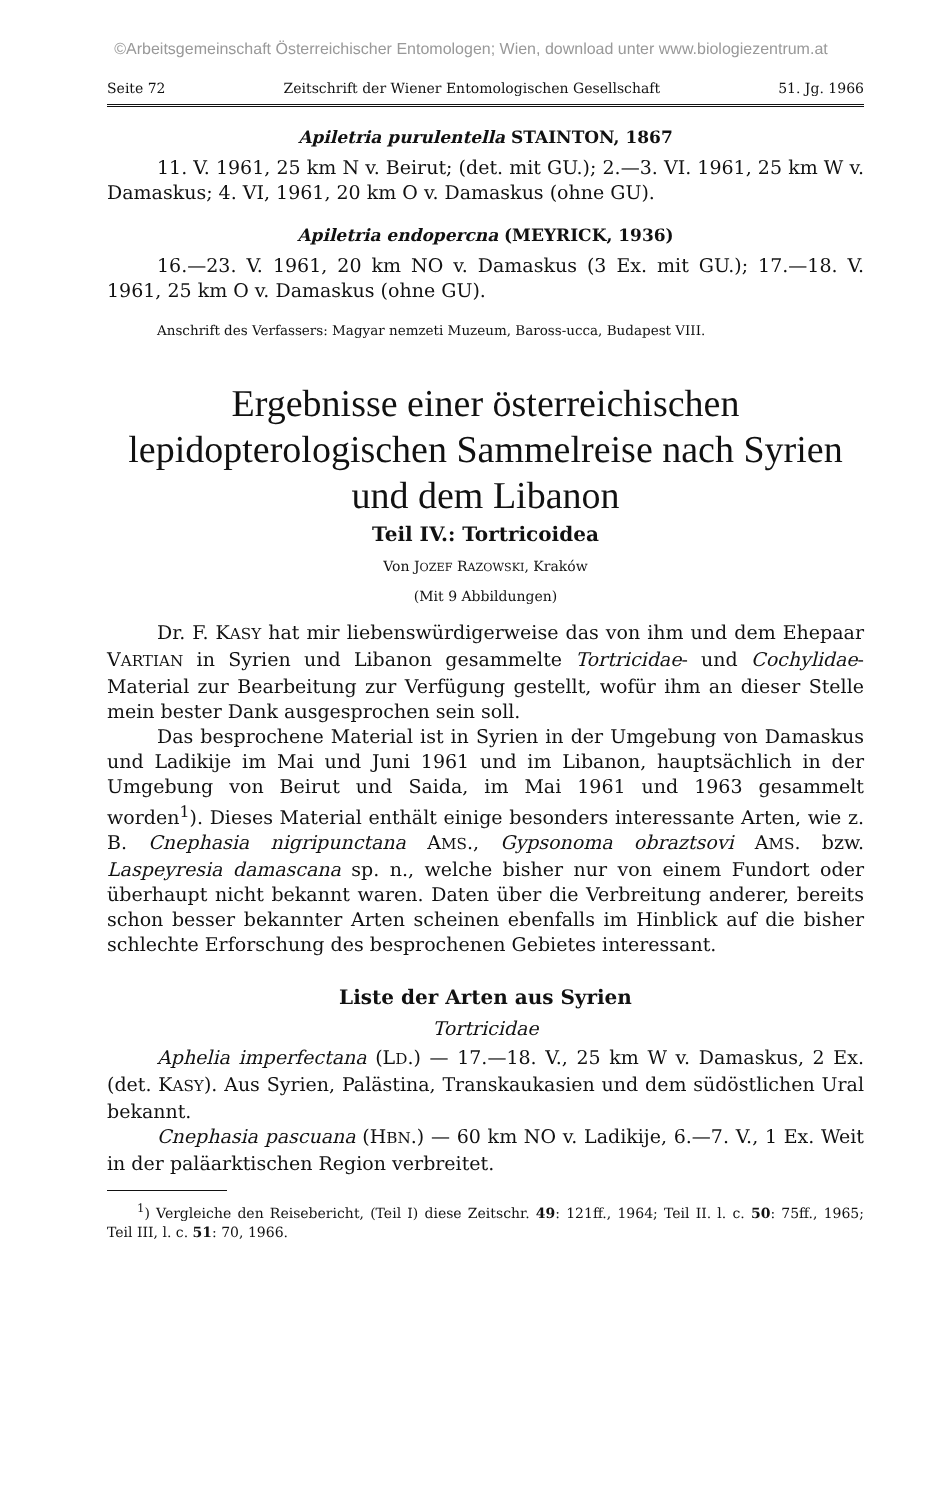©Arbeitsgemeinschaft Österreichischer Entomologen; Wien, download unter www.biologiezentrum.at
Seite 72 Zeitschrift der Wiener Entomologischen Gesellschaft 51. Jg. 1966
Apiletria purulentella STAINTON, 1867
11. V. 1961, 25 km N v. Beirut; (det. mit GU.); 2.—3. VI. 1961, 25 km W v. Damaskus; 4. VI, 1961, 20 km O v. Damaskus (ohne GU).
Apiletria endopercna (MEYRICK, 1936)
16.—23. V. 1961, 20 km NO v. Damaskus (3 Ex. mit GU.); 17.—18. V. 1961, 25 km O v. Damaskus (ohne GU).
Anschrift des Verfassers: Magyar nemzeti Muzeum, Baross-ucca, Budapest VIII.
Ergebnisse einer österreichischen lepidopterologischen Sammelreise nach Syrien und dem Libanon
Teil IV.: Tortricoidea
Von JOZEF RAZOWSKI, Kraków
(Mit 9 Abbildungen)
Dr. F. KASY hat mir liebenswürdigerweise das von ihm und dem Ehepaar VARTIAN in Syrien und Libanon gesammelte Tortricidae- und Cochylidae-Material zur Bearbeitung zur Verfügung gestellt, wofür ihm an dieser Stelle mein bester Dank ausgesprochen sein soll.
Das besprochene Material ist in Syrien in der Umgebung von Damaskus und Ladikije im Mai und Juni 1961 und im Libanon, hauptsächlich in der Umgebung von Beirut und Saida, im Mai 1961 und 1963 gesammelt worden<sup>1</sup>). Dieses Material enthält einige besonders interessante Arten, wie z. B. Cnephasia nigripunctana AMS., Gypsonoma obraztsovi AMS. bzw. Laspeyresia damascana sp. n., welche bisher nur von einem Fundort oder überhaupt nicht bekannt waren. Daten über die Verbreitung anderer, bereits schon besser bekannter Arten scheinen ebenfalls im Hinblick auf die bisher schlechte Erforschung des besprochenen Gebietes interessant.
Liste der Arten aus Syrien
Tortricidae
Aphelia imperfectana (LD.) — 17.—18. V., 25 km W v. Damaskus, 2 Ex. (det. KASY). Aus Syrien, Palästina, Transkaukasien und dem südöstlichen Ural bekannt.
Cnephasia pascuana (HBN.) — 60 km NO v. Ladikije, 6.—7. V., 1 Ex. Weit in der paläarktischen Region verbreitet.
<sup>1</sup>) Vergleiche den Reisebericht, (Teil I) diese Zeitschr. 49: 121ff., 1964; Teil II. l. c. 50: 75ff., 1965; Teil III, l. c. 51: 70, 1966.